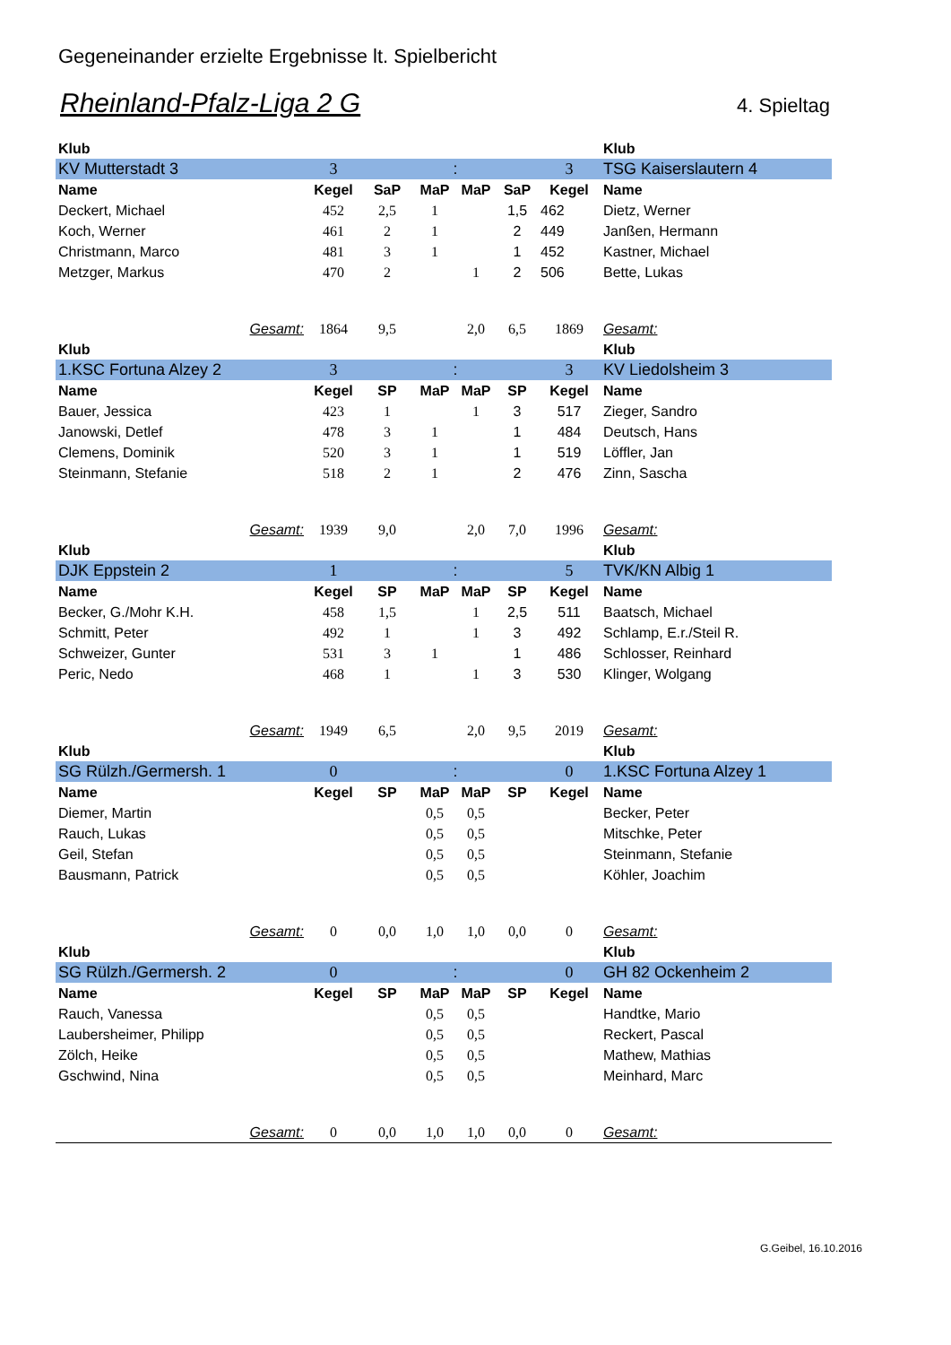Gegeneinander erzielte Ergebnisse lt. Spielbericht
Rheinland-Pfalz-Liga 2 G 4. Spieltag
| Klub | | | | | | | Klub |
| KV Mutterstadt 3 | 3 | | : | | | 3 | TSG Kaiserslautern 4 |
| Name | Kegel | SaP | MaP | MaP | SaP | Kegel | Name |
| Deckert, Michael | 452 | 2,5 | 1 | | 1,5 | 462 | Dietz, Werner |
| Koch, Werner | 461 | 2 | 1 | | 2 | 449 | Janßen, Hermann |
| Christmann, Marco | 481 | 3 | 1 | | 1 | 452 | Kastner, Michael |
| Metzger, Markus | 470 | 2 | | 1 | 2 | 506 | Bette, Lukas |
| Gesamt: | 1864 | 9,5 | | 2,0 | 6,5 | 1869 | Gesamt: |
| Klub | | | | | | | Klub |
| 1.KSC Fortuna Alzey 2 | 3 | | : | | | 3 | KV Liedolsheim 3 |
| Name | Kegel | SP | MaP | MaP | SP | Kegel | Name |
| Bauer, Jessica | 423 | 1 | | 1 | 3 | 517 | Zieger, Sandro |
| Janowski, Detlef | 478 | 3 | 1 | | 1 | 484 | Deutsch, Hans |
| Clemens, Dominik | 520 | 3 | 1 | | 1 | 519 | Löffler, Jan |
| Steinmann, Stefanie | 518 | 2 | 1 | | 2 | 476 | Zinn, Sascha |
| Gesamt: | 1939 | 9,0 | | 2,0 | 7,0 | 1996 | Gesamt: |
| Klub | | | | | | | Klub |
| DJK Eppstein 2 | 1 | | : | | | 5 | TVK/KN Albig 1 |
| Name | Kegel | SP | MaP | MaP | SP | Kegel | Name |
| Becker, G./Mohr K.H. | 458 | 1,5 | | 1 | 2,5 | 511 | Baatsch, Michael |
| Schmitt, Peter | 492 | 1 | | 1 | 3 | 492 | Schlamp, E.r./Steil R. |
| Schweizer, Gunter | 531 | 3 | 1 | | 1 | 486 | Schlosser, Reinhard |
| Peric, Nedo | 468 | 1 | | 1 | 3 | 530 | Klinger, Wolgang |
| Gesamt: | 1949 | 6,5 | | 2,0 | 9,5 | 2019 | Gesamt: |
| Klub | | | | | | | Klub |
| SG Rülzh./Germersh. 1 | 0 | | : | | | 0 | 1.KSC Fortuna Alzey 1 |
| Name | Kegel | SP | MaP | MaP | SP | Kegel | Name |
| Diemer, Martin | | | 0,5 | 0,5 | | | Becker, Peter |
| Rauch, Lukas | | | 0,5 | 0,5 | | | Mitschke, Peter |
| Geil, Stefan | | | 0,5 | 0,5 | | | Steinmann, Stefanie |
| Bausmann, Patrick | | | 0,5 | 0,5 | | | Köhler, Joachim |
| Gesamt: | 0 | 0,0 | 1,0 | 1,0 | 0,0 | 0 | Gesamt: |
| Klub | | | | | | | Klub |
| SG Rülzh./Germersh. 2 | 0 | | : | | | 0 | GH 82 Ockenheim 2 |
| Name | Kegel | SP | MaP | MaP | SP | Kegel | Name |
| Rauch, Vanessa | | | 0,5 | 0,5 | | | Handtke, Mario |
| Laubersheimer, Philipp | | | 0,5 | 0,5 | | | Reckert, Pascal |
| Zölch, Heike | | | 0,5 | 0,5 | | | Mathew, Mathias |
| Gschwind, Nina | | | 0,5 | 0,5 | | | Meinhard, Marc |
| Gesamt: | 0 | 0,0 | 1,0 | 1,0 | 0,0 | 0 | Gesamt: |
G.Geibel, 16.10.2016